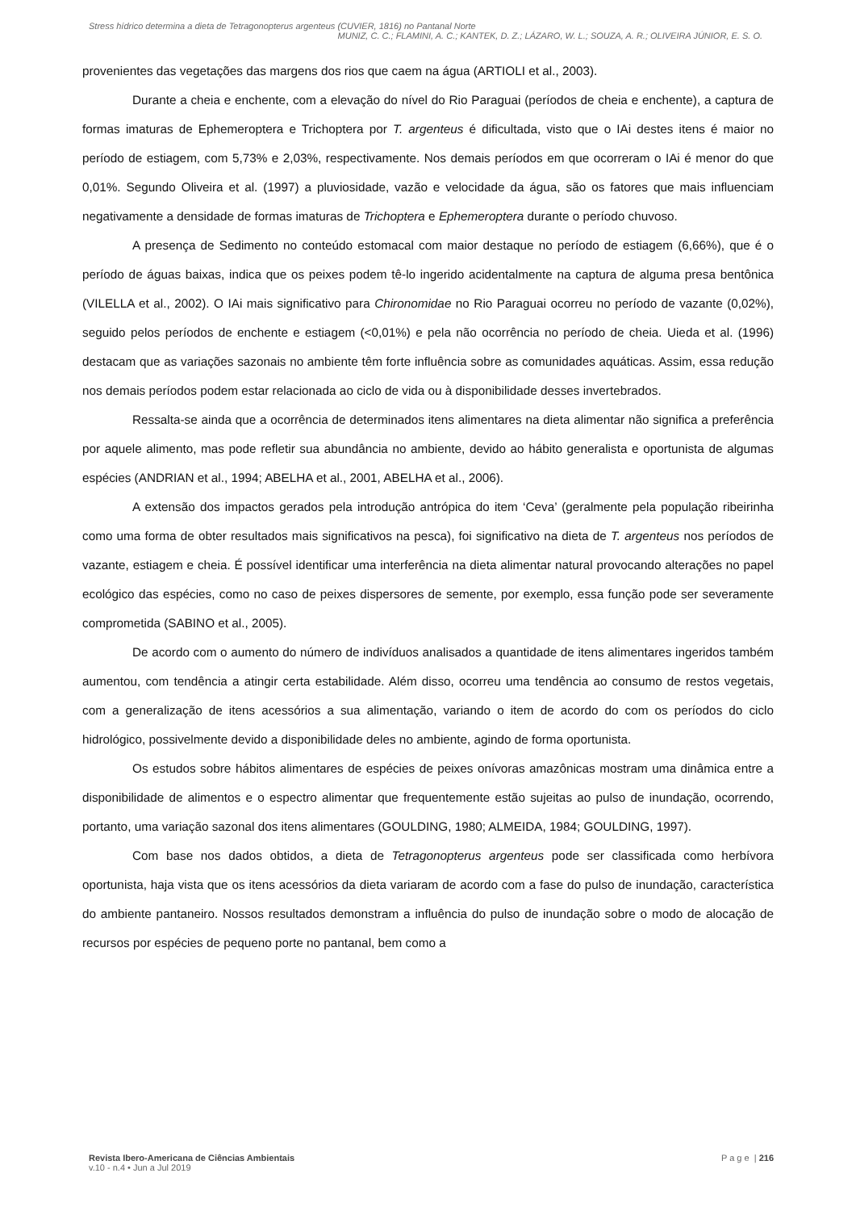Stress hídrico determina a dieta de Tetragonopterus argenteus (CUVIER, 1816) no Pantanal Norte
MUNIZ, C. C.; FLAMINI, A. C.; KANTEK, D. Z.; LÁZARO, W. L.; SOUZA, A. R.; OLIVEIRA JÚNIOR, E. S. O.
provenientes das vegetações das margens dos rios que caem na água (ARTIOLI et al., 2003).
Durante a cheia e enchente, com a elevação do nível do Rio Paraguai (períodos de cheia e enchente), a captura de formas imaturas de Ephemeroptera e Trichoptera por T. argenteus é dificultada, visto que o IAi destes itens é maior no período de estiagem, com 5,73% e 2,03%, respectivamente. Nos demais períodos em que ocorreram o IAi é menor do que 0,01%. Segundo Oliveira et al. (1997) a pluviosidade, vazão e velocidade da água, são os fatores que mais influenciam negativamente a densidade de formas imaturas de Trichoptera e Ephemeroptera durante o período chuvoso.
A presença de Sedimento no conteúdo estomacal com maior destaque no período de estiagem (6,66%), que é o período de águas baixas, indica que os peixes podem tê-lo ingerido acidentalmente na captura de alguma presa bentônica (VILELLA et al., 2002). O IAi mais significativo para Chironomidae no Rio Paraguai ocorreu no período de vazante (0,02%), seguido pelos períodos de enchente e estiagem (<0,01%) e pela não ocorrência no período de cheia. Uieda et al. (1996) destacam que as variações sazonais no ambiente têm forte influência sobre as comunidades aquáticas. Assim, essa redução nos demais períodos podem estar relacionada ao ciclo de vida ou à disponibilidade desses invertebrados.
Ressalta-se ainda que a ocorrência de determinados itens alimentares na dieta alimentar não significa a preferência por aquele alimento, mas pode refletir sua abundância no ambiente, devido ao hábito generalista e oportunista de algumas espécies (ANDRIAN et al., 1994; ABELHA et al., 2001, ABELHA et al., 2006).
A extensão dos impactos gerados pela introdução antrópica do item ‘Ceva’ (geralmente pela população ribeirinha como uma forma de obter resultados mais significativos na pesca), foi significativo na dieta de T. argenteus nos períodos de vazante, estiagem e cheia. É possível identificar uma interferência na dieta alimentar natural provocando alterações no papel ecológico das espécies, como no caso de peixes dispersores de semente, por exemplo, essa função pode ser severamente comprometida (SABINO et al., 2005).
De acordo com o aumento do número de indivíduos analisados a quantidade de itens alimentares ingeridos também aumentou, com tendência a atingir certa estabilidade. Além disso, ocorreu uma tendência ao consumo de restos vegetais, com a generalização de itens acessórios a sua alimentação, variando o item de acordo do com os períodos do ciclo hidrológico, possivelmente devido a disponibilidade deles no ambiente, agindo de forma oportunista.
Os estudos sobre hábitos alimentares de espécies de peixes onívoras amazônicas mostram uma dinâmica entre a disponibilidade de alimentos e o espectro alimentar que frequentemente estão sujeitas ao pulso de inundação, ocorrendo, portanto, uma variação sazonal dos itens alimentares (GOULDING, 1980; ALMEIDA, 1984; GOULDING, 1997).
Com base nos dados obtidos, a dieta de Tetragonopterus argenteus pode ser classificada como herbívora oportunista, haja vista que os itens acessórios da dieta variaram de acordo com a fase do pulso de inundação, característica do ambiente pantaneiro. Nossos resultados demonstram a influência do pulso de inundação sobre o modo de alocação de recursos por espécies de pequeno porte no pantanal, bem como a
Revista Ibero-Americana de Ciências Ambientais
v.10 - n.4 • Jun a Jul 2019
P a g e | 216